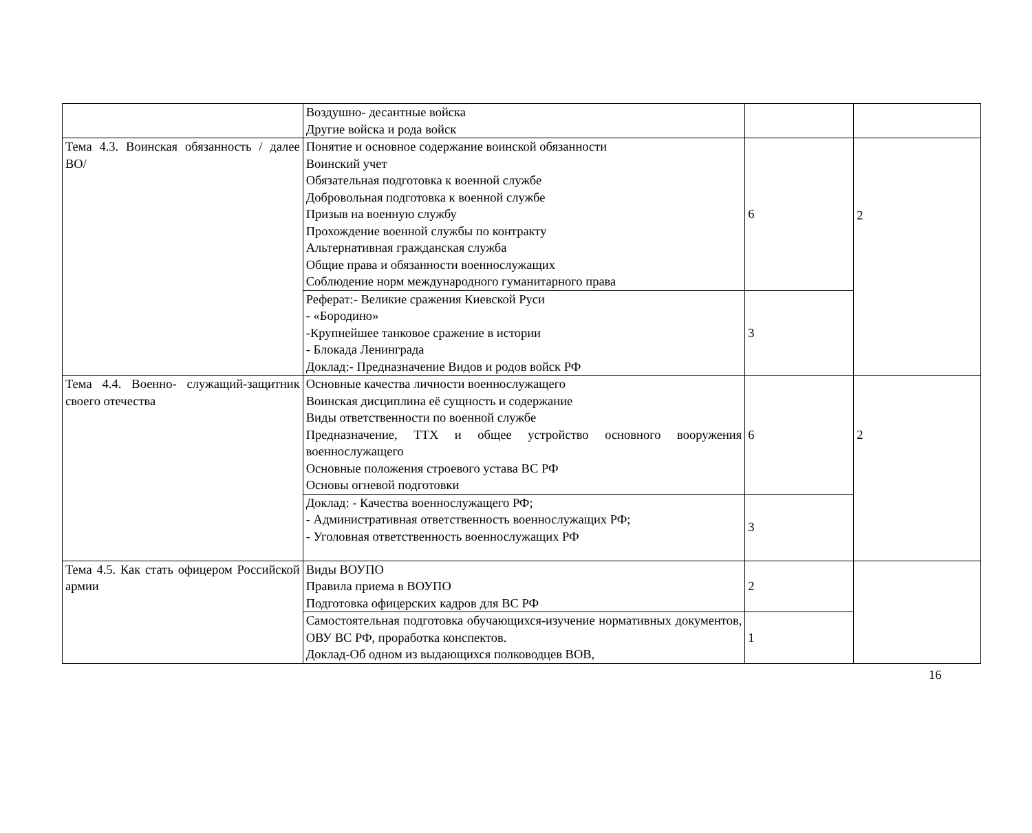| | Воздушно- десантные войска Другие войска и рода войск | | |
| Тема 4.3. Воинская обязанность / далее ВО/ | Понятие и основное содержание воинской обязанности Воинский учет Обязательная подготовка к военной службе Добровольная подготовка к военной службе Призыв на военную службу Прохождение военной службы по контракту Альтернативная гражданская служба Общие права и обязанности военнослужащих Соблюдение норм международного гуманитарного права | 6 | 2 |
| | Реферат:- Великие сражения Киевской Руси - «Бородино» -Крупнейшее танковое сражение в истории - Блокада Ленинграда Доклад:- Предназначение Видов и родов войск РФ | 3 | |
| Тема 4.4. Военно- служащий-защитник своего отечества | Основные качества личности военнослужащего Воинская дисциплина её сущность и содержание Виды ответственности по военной службе Предназначение, ТТХ и общее устройство основного вооружения военнослужащего Основные положения строевого устава ВС РФ Основы огневой подготовки | 6 | 2 |
| | Доклад: - Качества военнослужащего РФ; - Административная ответственность военнослужащих РФ; - Уголовная ответственность военнослужащих РФ | 3 | |
| Тема 4.5. Как стать офицером Российской армии | Виды ВОУПО Правила приема в ВОУПО Подготовка офицерских кадров для ВС РФ | 2 | |
| | Самостоятельная подготовка обучающихся-изучение нормативных документов, ОВУ ВС РФ, проработка конспектов. Доклад-Об одном из выдающихся полководцев ВОВ, | 1 | |
16